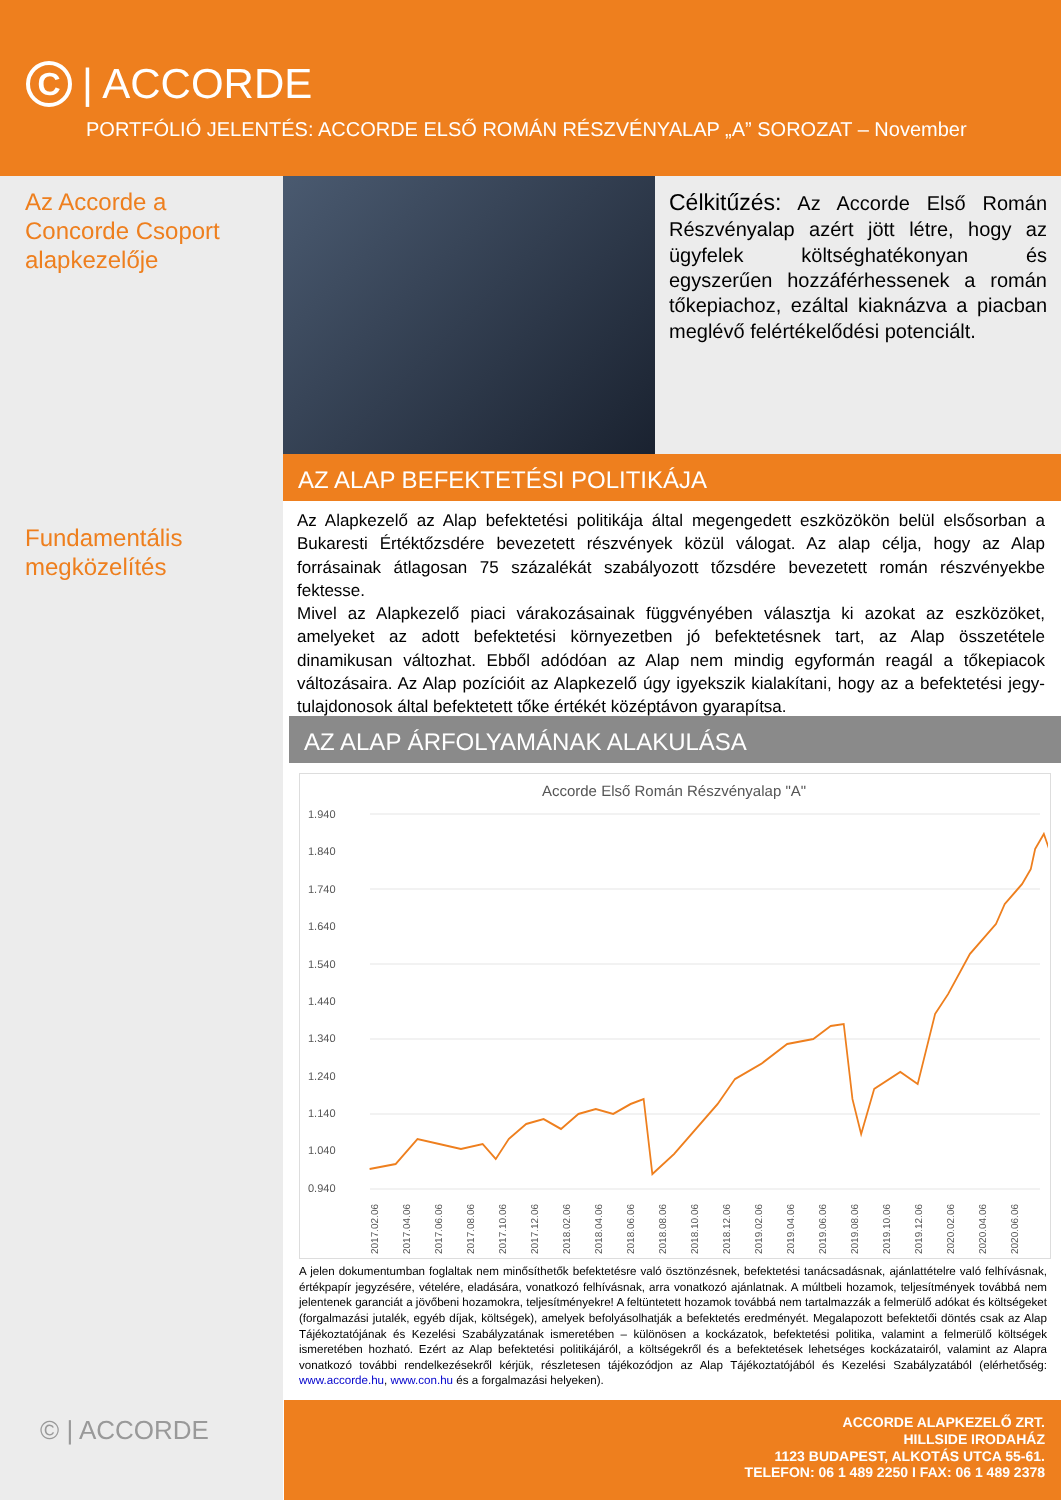C | ACCORDE
PORTFÓLIÓ JELENTÉS: ACCORDE ELSŐ ROMÁN RÉSZVÉNYALAP „A” SOROZAT – November
Az Accorde a Concorde Csoport alapkezelője
Fundamentális megközelítés
© | ACCORDE
Célkitűzés: Az Accorde Első Román Részvényalap azért jött létre, hogy az ügyfelek költséghatékonyan és egyszerűen hozzáférhessenek a román tőkepiachoz, ezáltal kiaknázva a piacban meglévő felértékelődési potenciált.
AZ ALAP BEFEKTETÉSI POLITIKÁJA
Az Alapkezelő az Alap befektetési politikája által megengedett eszközökön belül elsősorban a Bukaresti Értéktőzsdére bevezetett részvények közül válogat. Az alap célja, hogy az Alap forrásainak átlagosan 75 százalékát szabályozott tőzsdére bevezetett román részvényekbe fektesse.
Mivel az Alapkezelő piaci várakozásainak függvényében választja ki azokat az eszközöket, amelyeket az adott befektetési környezetben jó befektetésnek tart, az Alap összetétele dinamikusan változhat. Ebből adódóan az Alap nem mindig egyformán reagál a tőkepiacok változásaira. Az Alap pozícióit az Alapkezelő úgy igyekszik kialakítani, hogy az a befektetési jegy-tulajdonosok által befektetett tőke értékét középtávon gyarapítsa.
AZ ALAP ÁRFOLYAMÁNAK ALAKULÁSA
Accorde Első Román Részvényalap "A"
1.940
1.840
1.740
1.640
1.540
1.440
1.340
1.240
1.140
1.040
0.940
2017.02.06
2017.04.06
2017.06.06
2017.08.06
2017.10.06
2017.12.06
2018.02.06
2018.04.06
2018.06.06
2018.08.06
2018.10.06
2018.12.06
2019.02.06
2019.04.06
2019.06.06
2019.08.06
2019.10.06
2019.12.06
2020.02.06
2020.04.06
2020.06.06
2020.08.06 2020.10.06 2020.12.06 2021.02.06 2021.04.06 2021.06.06 2021.08.06 2021.10.06
A jelen dokumentumban foglaltak nem minősíthetők befektetésre való ösztönzésnek, befektetési tanácsadásnak, ajánlattételre való felhívásnak, értékpapír jegyzésére, vételére, eladására, vonatkozó felhívásnak, arra vonatkozó ajánlatnak. A múltbeli hozamok, teljesítmények továbbá nem jelentenek garanciát a jövőbeni hozamokra, teljesítményekre! A feltüntetett hozamok továbbá nem tartalmazzák a felmerülő adókat és költségeket (forgalmazási jutalék, egyéb díjak, költségek), amelyek befolyásolhatják a befektetés eredményét. Megalapozott befektetői döntés csak az Alap Tájékoztatójának és Kezelési Szabályzatának ismeretében – különösen a kockázatok, befektetési politika, valamint a felmerülő költségek ismeretében hozható. Ezért az Alap befektetési politikájáról, a költségekről és a befektetések lehetséges kockázatairól, valamint az Alapra vonatkozó további rendelkezésekről kérjük, részletesen tájékozódjon az Alap Tájékoztatójából és Kezelési Szabályzatából (elérhetőség: www.accorde.hu, www.con.hu és a forgalmazási helyeken).
ACCORDE ALAPKEZELŐ ZRT.
HILLSIDE IRODAHÁZ
1123 BUDAPEST, ALKOTÁS UTCA 55-61.
TELEFON: 06 1 489 2250 I FAX: 06 1 489 2378